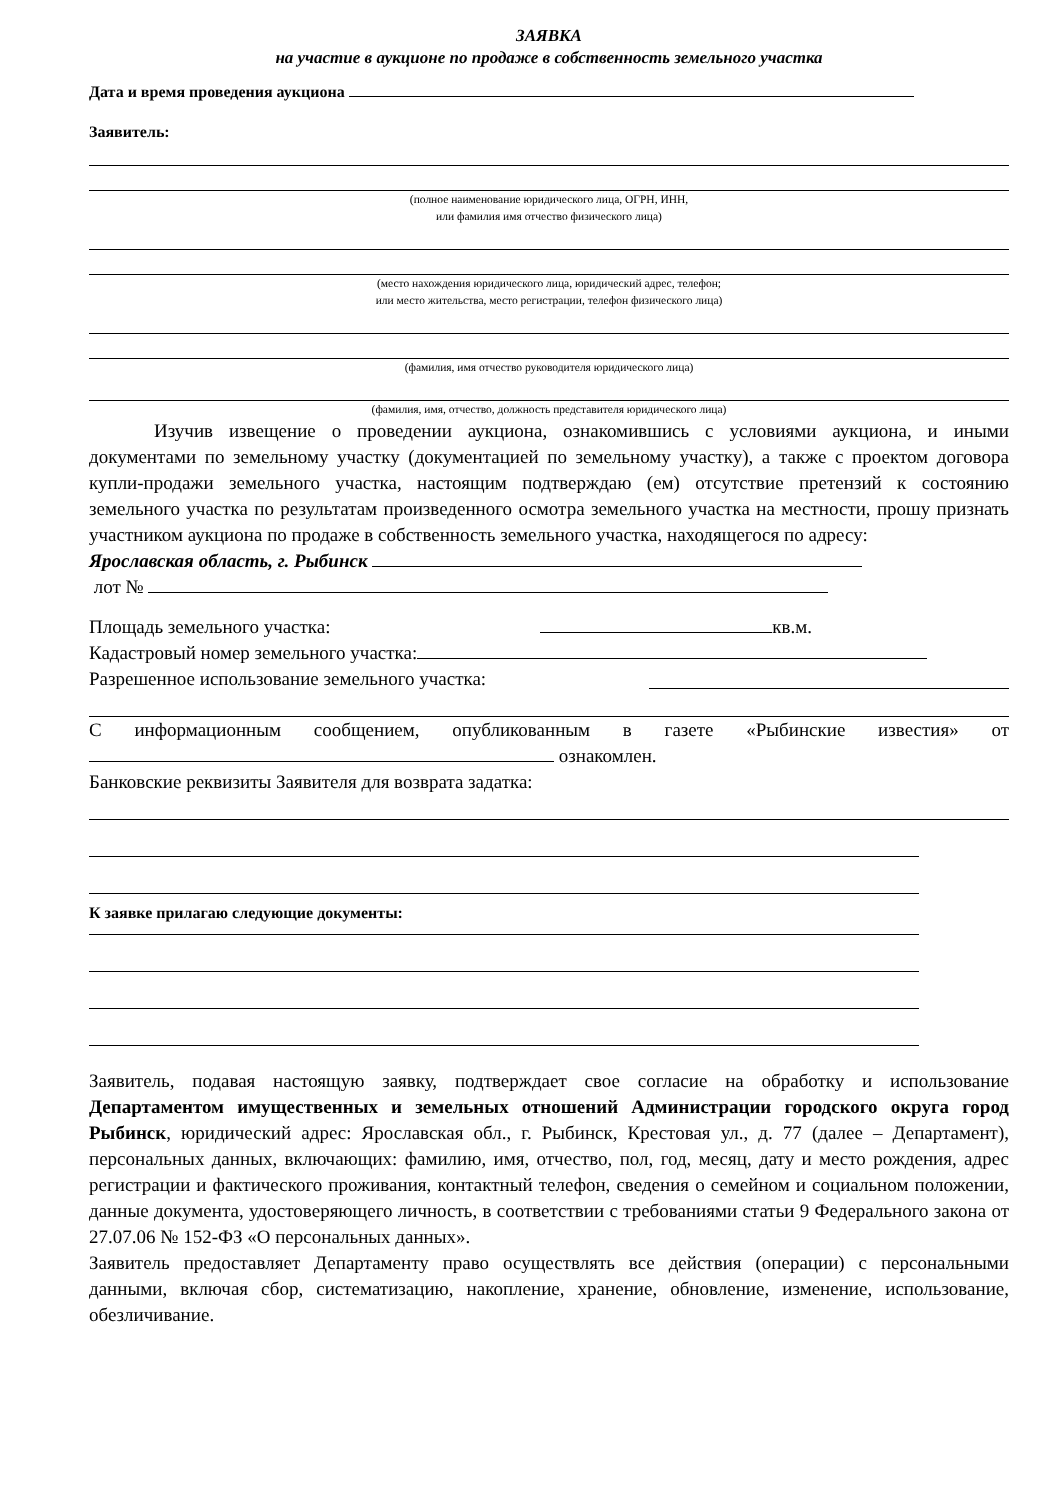ЗАЯВКА
на участие в аукционе по продаже в собственность земельного участка
Дата и время проведения аукциона
Заявитель:
(полное наименование юридического лица, ОГРН, ИНН,
или фамилия имя отчество физического лица)
(место нахождения юридического лица, юридический адрес, телефон;
или место жительства, место регистрации, телефон физического лица)
(фамилия, имя отчество руководителя юридического лица)
(фамилия, имя, отчество, должность представителя юридического лица)
Изучив извещение о проведении аукциона, ознакомившись с условиями аукциона, и иными документами по земельному участку (документацией по земельному участку), а также с проектом договора купли-продажи земельного участка, настоящим подтверждаю (ем) отсутствие претензий к состоянию земельного участка по результатам произведенного осмотра земельного участка на местности, прошу признать участником аукциона по продаже в собственность земельного участка, находящегося по адресу:
Ярославская область, г. Рыбинск
лот №
Площадь земельного участка: кв.м.
Кадастровый номер земельного участка:
Разрешенное использование земельного участка:
С информационным сообщением, опубликованным в газете «Рыбинские известия» от ознакомлен.
Банковские реквизиты Заявителя для возврата задатка:
К заявке прилагаю следующие документы:
Заявитель, подавая настоящую заявку, подтверждает свое согласие на обработку и использование Департаментом имущественных и земельных отношений Администрации городского округа город Рыбинск, юридический адрес: Ярославская обл., г. Рыбинск, Крестовая ул., д. 77 (далее – Департамент), персональных данных, включающих: фамилию, имя, отчество, пол, год, месяц, дату и место рождения, адрес регистрации и фактического проживания, контактный телефон, сведения о семейном и социальном положении, данные документа, удостоверяющего личность, в соответствии с требованиями статьи 9 Федерального закона от 27.07.06 № 152-ФЗ «О персональных данных».
Заявитель предоставляет Департаменту право осуществлять все действия (операции) с персональными данными, включая сбор, систематизацию, накопление, хранение, обновление, изменение, использование, обезличивание.